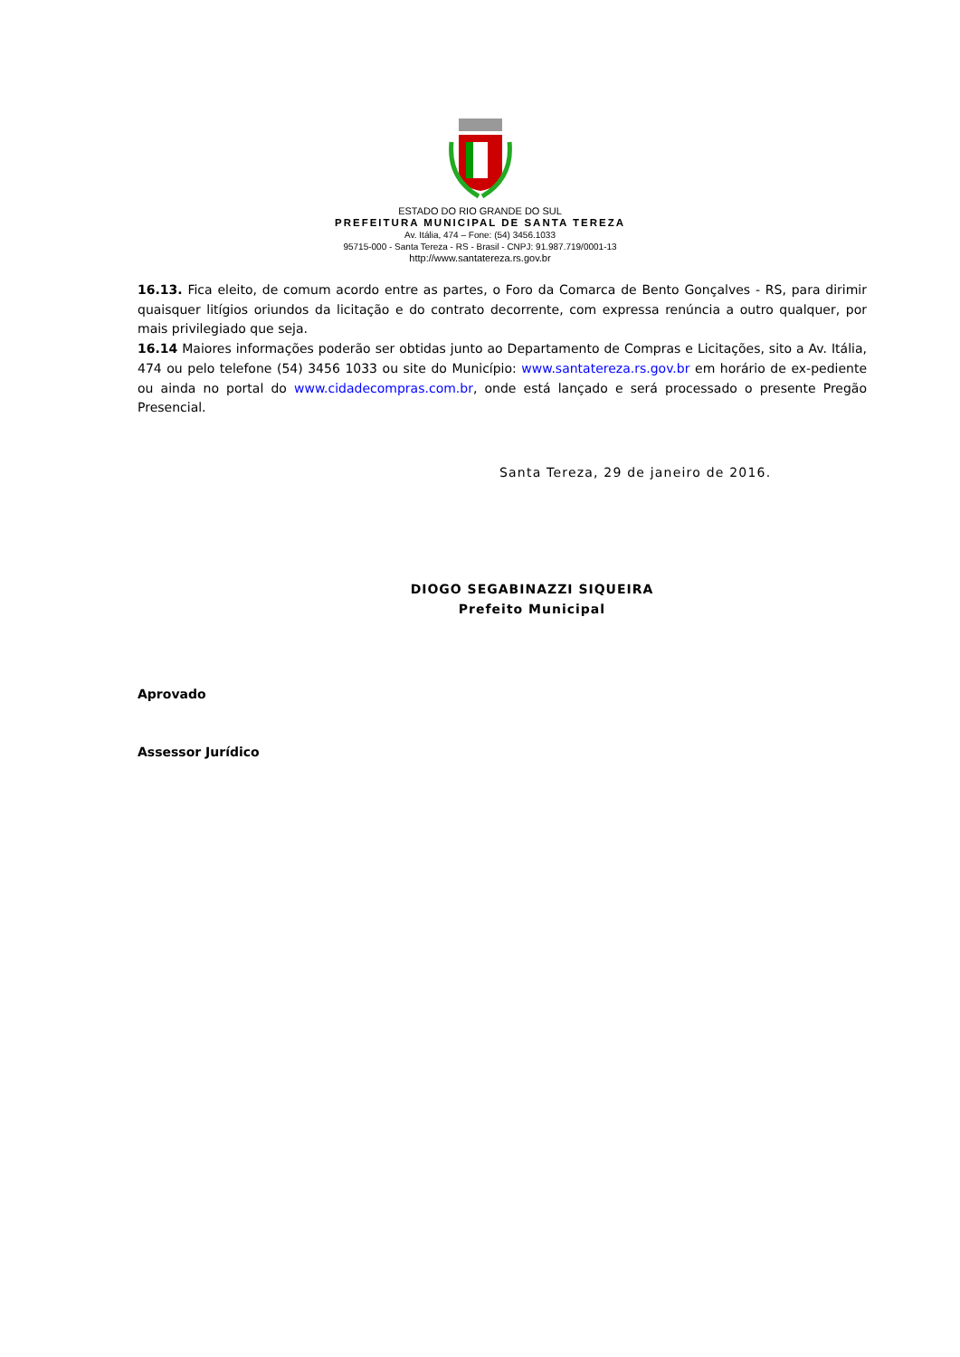ESTADO DO RIO GRANDE DO SUL
PREFEITURA MUNICIPAL DE SANTA TEREZA
Av. Itália, 474 – Fone: (54) 3456.1033
95715-000 - Santa Tereza - RS - Brasil - CNPJ: 91.987.719/0001-13
http://www.santatereza.rs.gov.br
16.13. Fica eleito, de comum acordo entre as partes, o Foro da Comarca de Bento Gonçalves - RS, para dirimir quaisquer litígios oriundos da licitação e do contrato decorrente, com expressa renúncia a outro qualquer, por mais privilegiado que seja.
16.14 Maiores informações poderão ser obtidas junto ao Departamento de Compras e Licitações, sito a Av. Itália, 474 ou pelo telefone (54) 3456 1033 ou site do Município: www.santatereza.rs.gov.br em horário de ex-pediente ou ainda no portal do www.cidadecompras.com.br, onde está lançado e será processado o presente Pregão Presencial.
Santa Tereza, 29 de janeiro de 2016.
DIOGO SEGABINAZZI SIQUEIRA
Prefeito Municipal
Aprovado
Assessor Jurídico